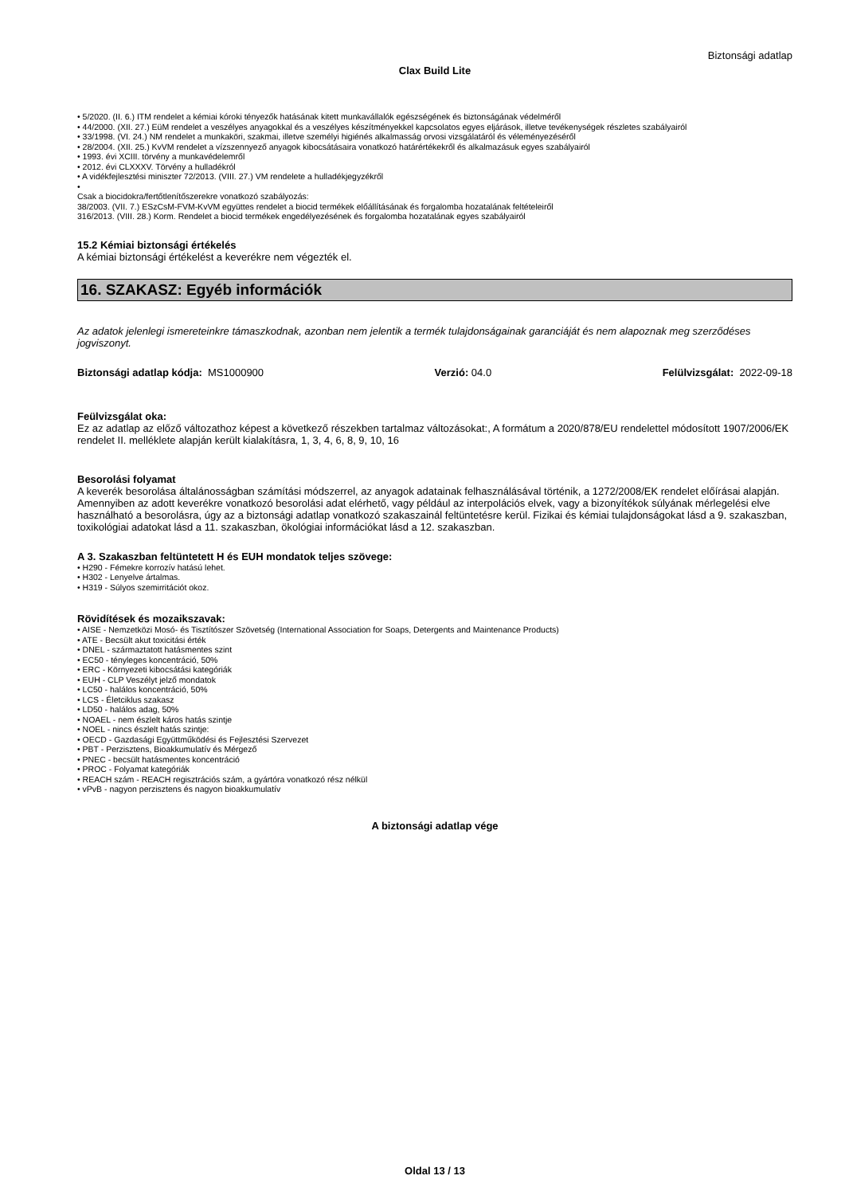Biztonsági adatlap
Clax Build Lite
• 5/2020. (II. 6.) ITM rendelet a kémiai kóroki tényezők hatásának kitett munkavállalók egészségének és biztonságának védelméről
• 44/2000. (XII. 27.) EüM rendelet a veszélyes anyagokkal és a veszélyes készítményekkel kapcsolatos egyes eljárások, illetve tevékenységek részletes szabályairól
• 33/1998. (VI. 24.) NM rendelet a munkaköri, szakmai, illetve személyi higiénés alkalmasság orvosi vizsgálatáról és véleményezéséről
• 28/2004. (XII. 25.) KvVM rendelet a vízszennyező anyagok kibocsátásaira vonatkozó határértékekről és alkalmazásuk egyes szabályairól
• 1993. évi XCIII. törvény a munkavédelemről
• 2012. évi CLXXXV. Törvény a hulladékról
• A vidékfejlesztési miniszter 72/2013. (VIII. 27.) VM rendelete a hulladékjegyzékről
•
Csak a biocidokra/fertőtlenítőszerekre vonatkozó szabályozás:
38/2003. (VII. 7.) ESzCsM-FVM-KvVM együttes rendelet a biocid termékek előállításának és forgalomba hozatalának feltételeiről
316/2013. (VIII. 28.) Korm. Rendelet a biocid termékek engedélyezésének és forgalomba hozatalának egyes szabályairól
15.2 Kémiai biztonsági értékelés
A kémiai biztonsági értékelést a keverékre nem végezték el.
16. SZAKASZ: Egyéb információk
Az adatok jelenlegi ismereteinkre támaszkodnak, azonban nem jelentik a termék tulajdonságainak garanciáját és nem alapoznak meg szerződéses jogviszonyt.
Biztonsági adatlap kódja: MS1000900 Verzió: 04.0 Felülvizsgálat: 2022-09-18
Feülvizsgálat oka:
Ez az adatlap az előző változathoz képest a következő részekben tartalmaz változásokat:, A formátum a 2020/878/EU rendelettel módosított 1907/2006/EK rendelet II. melléklete alapján került kialakításra, 1, 3, 4, 6, 8, 9, 10, 16
Besorolási folyamat
A keverék besorolása általánosságban számítási módszerrel, az anyagok adatainak felhasználásával történik, a 1272/2008/EK rendelet előírásai alapján. Amennyiben az adott keverékre vonatkozó besorolási adat elérhető, vagy például az interpolációs elvek, vagy a bizonyítékok súlyának mérlegelési elve használható a besorolásra, úgy az a biztonsági adatlap vonatkozó szakaszainál feltüntetésre kerül. Fizikai és kémiai tulajdonságokat lásd a 9. szakaszban, toxikológiai adatokat lásd a 11. szakaszban, ökológiai információkat lásd a 12. szakaszban.
A 3. Szakaszban feltüntetett H és EUH mondatok teljes szövege:
• H290 - Fémekre korrozív hatású lehet.
• H302 - Lenyelve ártalmas.
• H319 - Súlyos szemirritációt okoz.
Rövidítések és mozaikszavak:
• AISE - Nemzetközi Mosó- és Tisztítószer Szövetség (International Association for Soaps, Detergents and Maintenance Products)
• ATE - Becsült akut toxicitási érték
• DNEL - származtatott hatásmentes szint
• EC50 - tényleges koncentráció, 50%
• ERC - Környezeti kibocsátási kategóriák
• EUH - CLP Veszélyt jelző mondatok
• LC50 - halálos koncentráció, 50%
• LCS - Életciklus szakasz
• LD50 - halálos adag, 50%
• NOAEL - nem észlelt káros hatás szintje
• NOEL - nincs észlelt hatás szintje:
• OECD - Gazdasági Együttműködési és Fejlesztési Szervezet
• PBT - Perzisztens, Bioakkumulatív és Mérgező
• PNEC - becsült hatásmentes koncentráció
• PROC - Folyamat kategóriák
• REACH szám - REACH regisztrációs szám, a gyártóra vonatkozó rész nélkül
• vPvB - nagyon perzisztens és nagyon bioakkumulatív
A biztonsági adatlap vége
Oldal 13 / 13